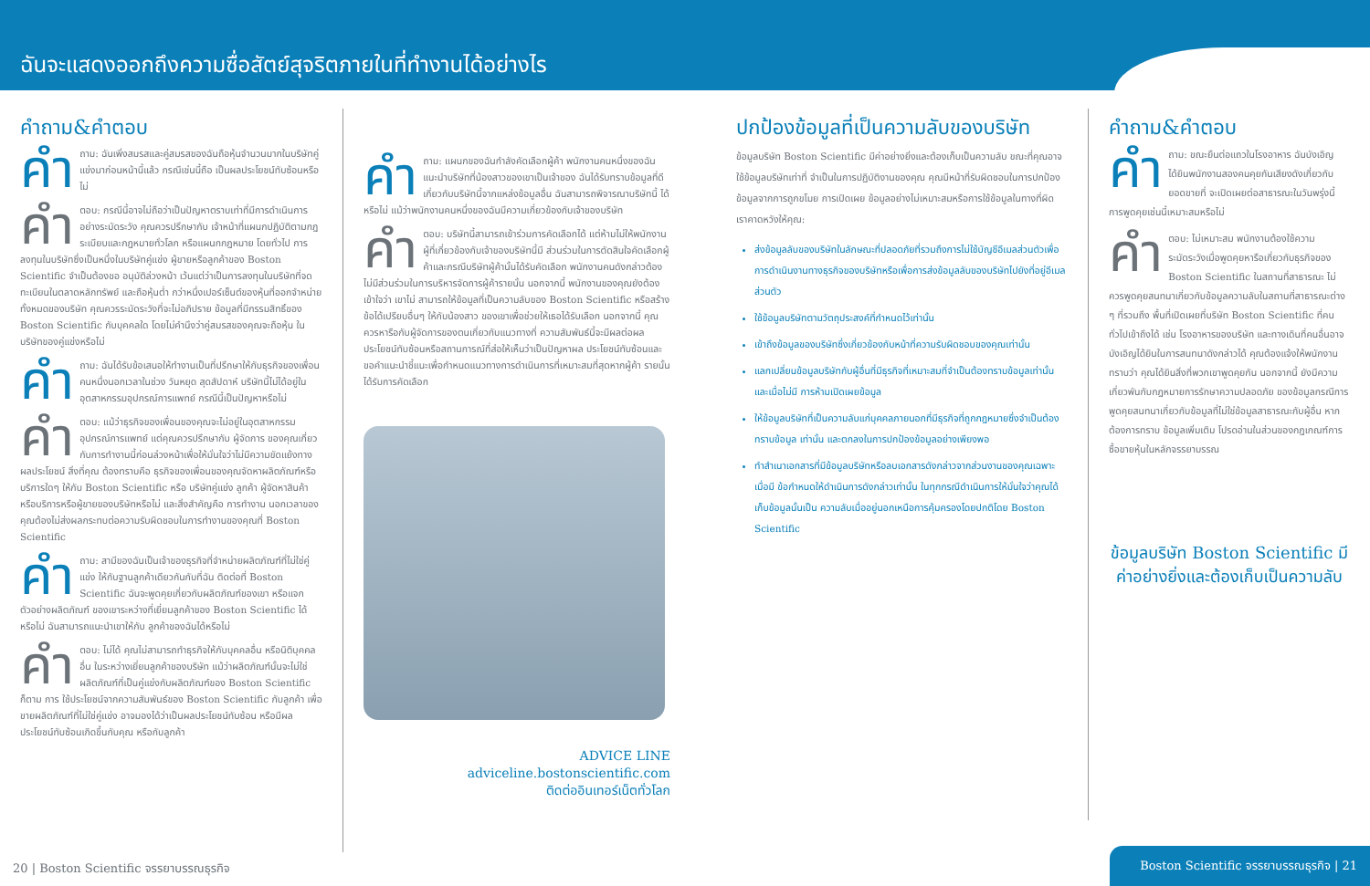ฉันจะแสดงออกถึงความซื่อสัตย์สุจริตภายในที่ทำงานได้อย่างไร
คำถาม&คำตอบ
คำ ถาม: ฉันเพิ่งสมรสและคู่สมรสของฉันถือหุ้นจำนวนมากในบริษัทคู่แข่งมาก่อนหน้านี้แล้ว กรณีเช่นนี้ถือ เป็นผลประโยชน์ทับซ้อนหรือไม่
คำ ตอบ: กรณีนี้อาจไม่ถือว่าเป็นปัญหาตราบเท่าที่มีการดำเนินการอย่างระมัดระวัง คุณควรปรึกษากับ เจ้าหน้าที่แผนกปฏิบัติตามกฎระเบียบและกฎหมายทั่วโลก หรือแผนกกฎหมาย โดยทั่วไป การ ลงทุนในบริษัทซึ่งเป็นหนึ่งในบริษัทคู่แข่ง ผู้ขายหรือลูกค้าของ Boston Scientific จำเป็นต้องขอ อนุมัติล่วงหน้า เว้นแต่ว่าเป็นการลงทุนในบริษัทที่จดทะเบียนในตลาดหลักทรัพย์ และถือหุ้นต่ำ กว่าหนึ่งเปอร์เซ็นต์ของหุ้นที่ออกจำหน่ายทั้งหมดของบริษัท คุณควรระมัดระวังที่จะไม่อภิปราย ข้อมูลที่มีกรรมสิทธิ์ของ Boston Scientific กับบุคคลใด โดยไม่คำนึงว่าคู่สมรสของคุณจะถือหุ้น ในบริษัทของคู่แข่งหรือไม่
คำ ถาม: ฉันได้รับข้อเสนอให้ทำงานเป็นที่ปรึกษาให้กับธุรกิจของเพื่อนคนหนึ่งนอกเวลาในช่วง วันหยุด สุดสัปดาห์ บริษัทนี้ไม่ได้อยู่ในอุตสาหกรรมอุปกรณ์การแพทย์ กรณีนี้เป็นปัญหาหรือไม่
คำ ตอบ: แม้ว่าธุรกิจของเพื่อนของคุณจะไม่อยู่ในอุตสาหกรรมอุปกรณ์การแพทย์ แต่คุณควรปรึกษากับ ผู้จัดการ ของคุณเกี่ยวกับการทำงานนี้ก่อนล่วงหน้าเพื่อให้มั่นใจว่าไม่มีความขัดแย้งทางผลประโยชน์ สิ่งที่คุณ ต้องทราบคือ ธุรกิจของเพื่อนของคุณจัดหาผลิตภัณฑ์หรือบริการใดๆ ให้กับ Boston Scientific หรือ บริษัทคู่แข่ง ลูกค้า ผู้จัดหาสินค้าหรือบริการหรือผู้ขายของบริษัทหรือไม่ และสิ่งสำคัญคือ การทำงาน นอกเวลาของคุณต้องไม่ส่งผลกระทบต่อความรับผิดชอบในการทำงานของคุณที่ Boston Scientific
คำ ถาม: สามีของฉันเป็นเจ้าของธุรกิจที่จำหน่ายผลิตภัณฑ์ที่ไม่ใช่คู่แข่ง ให้กับฐานลูกค้าเดียวกันกับที่ฉัน ติดต่อที่ Boston Scientific ฉันจะพูดคุยเกี่ยวกับผลิตภัณฑ์ของเขา หรือแจกตัวอย่างผลิตภัณฑ์ ของเขาระหว่างที่เยี่ยมลูกค้าของ Boston Scientific ได้หรือไม่ ฉันสามารถแนะนำเขาให้กับ ลูกค้าของฉันได้หรือไม่
คำ ตอบ: ไม่ได้ คุณไม่สามารถทำธุรกิจให้กับบุคคลอื่น หรือนิติบุคคลอื่น ในระหว่างเยี่ยมลูกค้าของบริษัท แม้ว่าผลิตภัณฑ์นั้นจะไม่ใช่ผลิตภัณฑ์ที่เป็นคู่แข่งกับผลิตภัณฑ์ของ Boston Scientific ก็ตาม การ ใช้ประโยชน์จากความสัมพันธ์ของ Boston Scientific กับลูกค้า เพื่อขายผลิตภัณฑ์ที่ไม่ใช่คู่แข่ง อาจมองได้ว่าเป็นผลประโยชน์ทับซ้อน หรือมีผลประโยชน์ทับซ้อนเกิดขึ้นกับคุณ หรือกับลูกค้า
คำ ถาม: แผนกของฉันกำลังคัดเลือกผู้ค้า พนักงานคนหนึ่งของฉันแนะนำบริษัทที่น้องสาวของเขาเป็นเจ้าของ ฉันได้รับทราบข้อมูลที่ดีเกี่ยวกับบริษัทนี้จากแหล่งข้อมูลอื่น ฉันสามารถพิจารณาบริษัทนี้ ได้หรือไม่ แม้ว่าพนักงานคนหนึ่งของฉันมีความเกี่ยวข้องกับเจ้าของบริษัท
คำ ตอบ: บริษัทนี้สามารถเข้าร่วมการคัดเลือกได้ แต่ห้ามไม่ให้พนักงานผู้ที่เกี่ยวข้องกับเจ้าของบริษัทนี้มี ส่วนร่วมในการตัดสินใจคัดเลือกผู้ค้าและกรณีบริษัทผู้ค้านั้นได้รับคัดเลือก พนักงานคนดังกล่าวต้อง ไม่มีส่วนร่วมในการบริหารจัดการผู้ค้ารายนั้น นอกจากนี้ พนักงานของคุณยังต้องเข้าใจว่า เขาไม่ สามารถให้ข้อมูลที่เป็นความลับของ Boston Scientific หรือสร้างข้อได้เปรียบอื่นๆ ให้กับน้องสาว ของเขาเพื่อช่วยให้เธอได้รับเลือก นอกจากนี้ คุณควรหารือกับผู้จัดการของตนเกี่ยวกับแนวทางที่ ความสัมพันธ์นี้จะมีผลต่อผลประโยชน์ทับซ้อนหรือสถานการณ์ที่ส่อให้เห็นว่าเป็นปัญหาผล ประโยชน์ทับซ้อนและขอคำแนะนำชี้แนะเพื่อกำหนดแนวทางการดำเนินการที่เหมาะสมที่สุดหากผู้ค้า รายนั้นได้รับการคัดเลือก
ADVICE LINE
adviceline.bostonscientific.com
ติดต่ออินเทอร์เน็ตทั่วโลก
ปกป้องข้อมูลที่เป็นความลับของบริษัท
ข้อมูลบริษัท Boston Scientific มีค่าอย่างยิ่งและต้องเก็บเป็นความลับ ขณะที่คุณอาจใช้ข้อมูลบริษัทเท่าที่ จำเป็นในการปฏิบัติงานของคุณ คุณมีหน้าที่รับผิดชอบในการปกป้องข้อมูลจากการถูกขโมย การเปิดเผย ข้อมูลอย่างไม่เหมาะสมหรือการใช้ข้อมูลในทางที่ผิด เราคาดหวังให้คุณ:
ส่งข้อมูลลับของบริษัทในลักษณะที่ปลอดภัยที่รวมถึงการไม่ใช้บัญชีอีเมลส่วนตัวเพื่อการดำเนินงานทางธุรกิจของบริษัทหรือเพื่อการส่งข้อมูลลับของบริษัทไปยังที่อยู่อีเมลส่วนตัว
ใช้ข้อมูลบริษัทตามวัตถุประสงค์ที่กำหนดไว้เท่านั้น
เข้าถึงข้อมูลของบริษัทซึ่งเกี่ยวข้องกับหน้าที่ความรับผิดชอบของคุณเท่านั้น
แลกเปลี่ยนข้อมูลบริษัทกับผู้อื่นที่มีธุรกิจที่เหมาะสมที่จำเป็นต้องทราบข้อมูลเท่านั้น และเมื่อไม่มี การห้ามเปิดเผยข้อมูล
ให้ข้อมูลบริษัทที่เป็นความลับแก่บุคคลภายนอกที่มีธุรกิจที่ถูกกฎหมายซึ่งจำเป็นต้องทราบข้อมูล เท่านั้น และตกลงในการปกป้องข้อมูลอย่างเพียงพอ
ทำสำเนาเอกสารที่มีข้อมูลบริษัทหรือลบเอกสารดังกล่าวจากส่วนงานของคุณเฉพาะเมื่อมี ข้อกำหนดให้ดำเนินการดังกล่าวเท่านั้น ในทุกกรณีดำเนินการให้มั่นใจว่าคุณได้เก็บข้อมูลนั้นเป็น ความลับเมื่ออยู่นอกเหนือการคุ้มครองโดยปกติโดย Boston Scientific
คำถาม&คำตอบ
คำ ถาม: ขณะยืนต่อแถวในโรงอาหาร ฉันบังเอิญได้ยินพนักงานสองคนคุยกันเสียงดังเกี่ยวกับยอดขายที่ จะเปิดเผยต่อสาธารณะในวันพรุ่งนี้ การพูดคุยเช่นนี้เหมาะสมหรือไม่
คำ ตอบ: ไม่เหมาะสม พนักงานต้องใช้ความระมัดระวังเมื่อพูดคุยหารือเกี่ยวกับธุรกิจของ Boston Scientific ในสถานที่สาธารณะ ไม่ควรพูดคุยสนทนาเกี่ยวกับข้อมูลความลับในสถานที่สาธารณะต่าง ๆ ที่รวมถึง พื้นที่เปิดเผยที่บริษัท Boston Scientific ที่คนทั่วไปเข้าถึงได้ เช่น โรงอาหารของบริษัท และทางเดินที่คนอื่นอาจบังเอิญได้ยินในการสนทนาดังกล่าวได้ คุณต้องแจ้งให้พนักงานทราบว่า คุณได้ยินสิ่งที่พวกเขาพูดคุยกัน นอกจากนี้ ยังมีความเกี่ยวพันกับกฎหมายการรักษาความปลอดภัย ของข้อมูลกรณีการพูดคุยสนทนาเกี่ยวกับข้อมูลที่ไม่ใช่ข้อมูลสาธารณะกับผู้อื่น หากต้องการทราบ ข้อมูลเพิ่มเติม โปรดอ่านในส่วนของกฎเกณฑ์การซื้อขายหุ้นในหลักจรรยาบรรณ
ข้อมูลบริษัท Boston Scientific มีค่าอย่างยิ่งและต้องเก็บเป็นความลับ
20 | Boston Scientific จรรยาบรรณธุรกิจ
Boston Scientific จรรยาบรรณธุรกิจ | 21